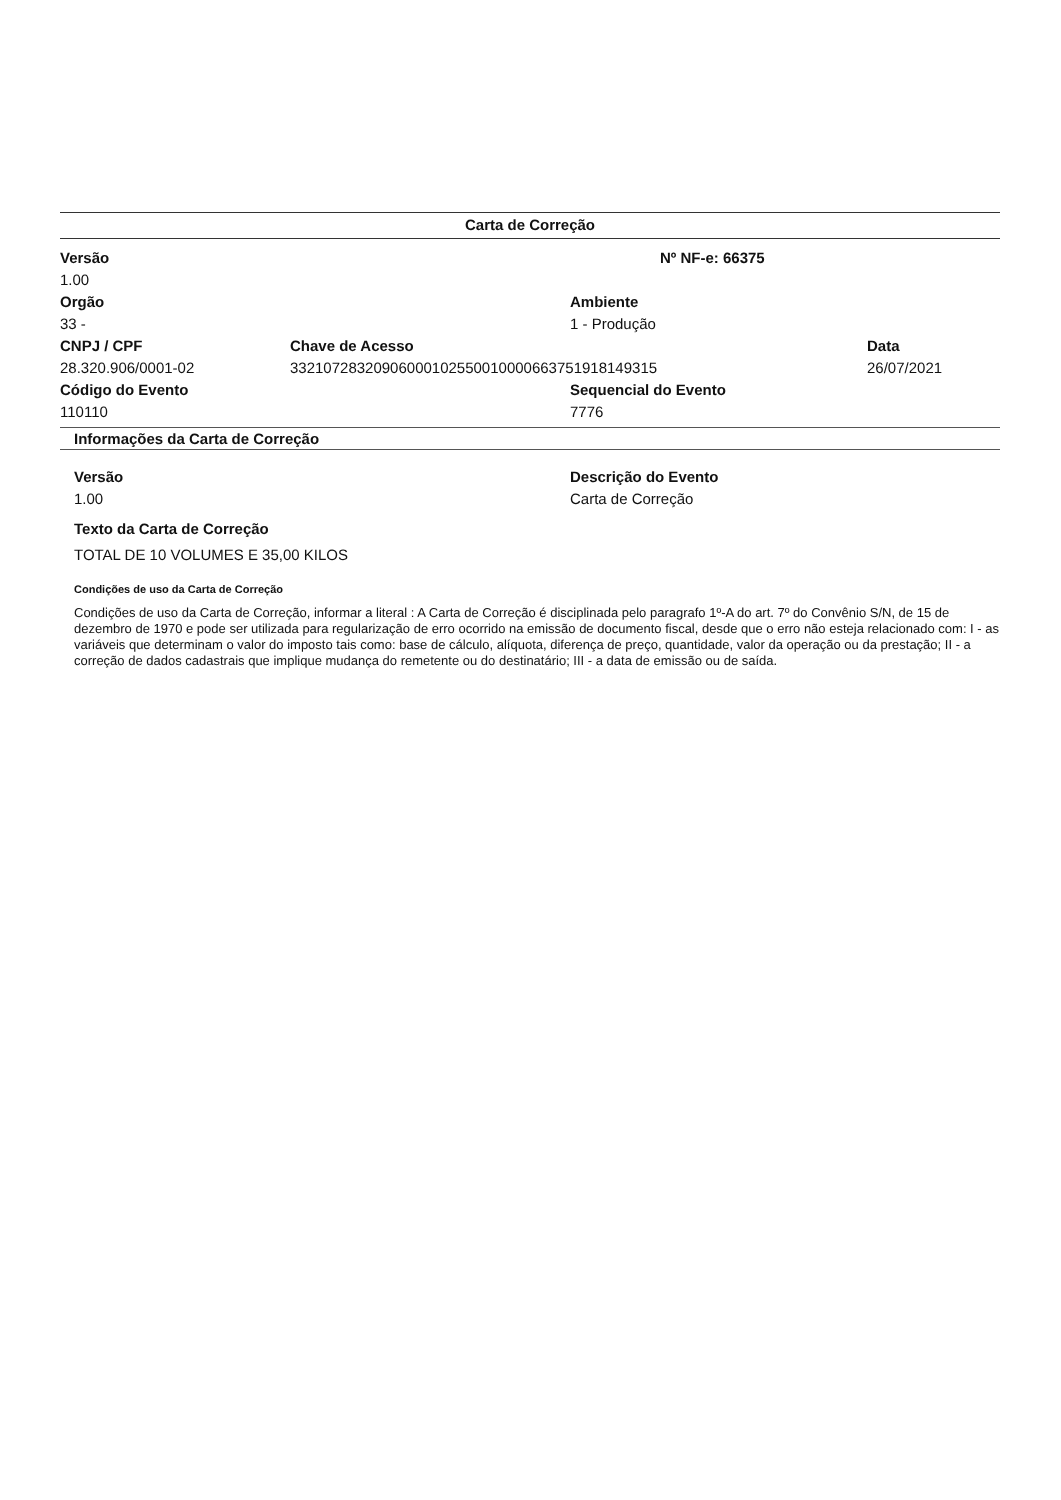Carta de Correção
Versão Nº NF-e: 66375
1.00
Orgão Ambiente
33 - 1 - Produção
CNPJ / CPF Chave de Acesso Data
28.320.906/0001-02 33210728320906000102550010000663751918149315 26/07/2021
Código do Evento Sequencial do Evento
110110 7776
Informações da Carta de Correção
Versão Descrição do Evento
1.00 Carta de Correção
Texto da Carta de Correção
TOTAL DE 10 VOLUMES E 35,00 KILOS
Condições de uso da Carta de Correção
Condições de uso da Carta de Correção, informar a literal : A Carta de Correção é disciplinada pelo paragrafo 1º-A do art. 7º do Convênio S/N, de 15 de dezembro de 1970 e pode ser utilizada para regularização de erro ocorrido na emissão de documento fiscal, desde que o erro não esteja relacionado com: I - as variáveis que determinam o valor do imposto tais como: base de cálculo, alíquota, diferença de preço, quantidade, valor da operação ou da prestação; II - a correção de dados cadastrais que implique mudança do remetente ou do destinatário; III - a data de emissão ou de saída.